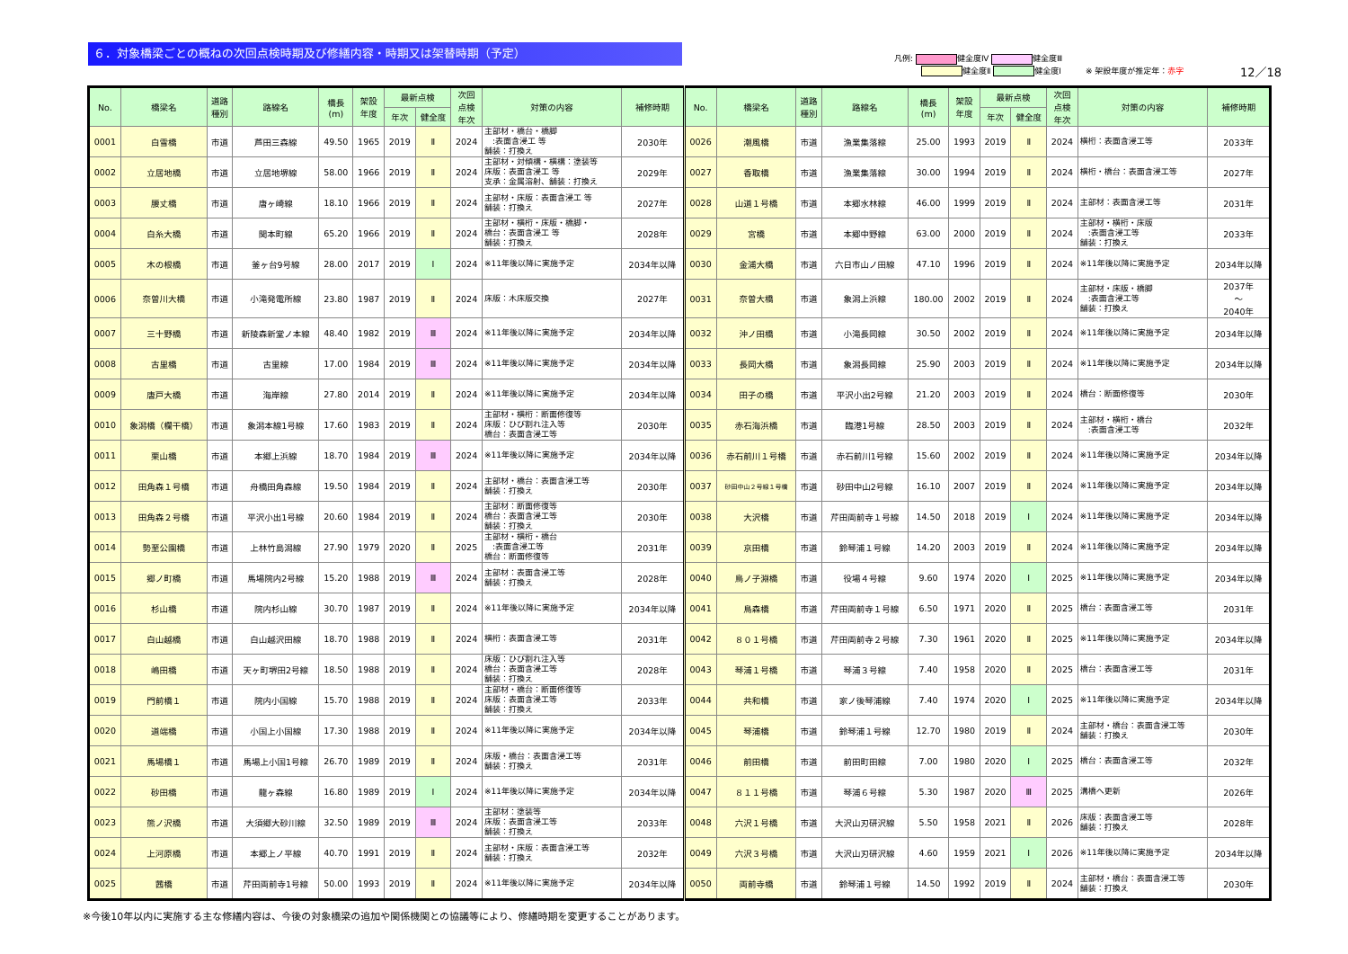６．対象橋梁ごとの概ねの次回点検時期及び修繕内容・時期又は架替時期（予定）
凡例: 健全度Ⅳ 健全度Ⅲ
健全度Ⅱ 健全度Ⅰ　　　※ 架設年度が推定年：赤字
12／18
| No. | 橋梁名 | 道路 種別 | 路線名 | 橋長 (m) | 架設 年度 | 最新点検 | | 次回 点検 年次 | 対策の内容 | 補修時期 | No. | 橋梁名 | 道路 種別 | 路線名 | 橋長 (m) | 架設 年度 | 最新点検 | | 次回 点検 年次 | 対策の内容 | 補修時期 |
| --- | --- | --- | --- | --- | --- | --- | --- | --- | --- | --- | --- | --- | --- | --- | --- | --- | --- | --- | --- | --- | --- |
| | | | | | | 年次 | 健全度 | | | | | | | | | | 年次 | 健全度 | | | |
| 0001 | 白雪橋 | 市道 | 芦田三森線 | 49.50 | 1965 | 2019 | Ⅱ | 2024 | 主部材・橋台・橋脚 :表面含浸工 等 舗装：打換え | 2030年 | 0026 | 潮風橋 | 市道 | 漁業集落線 | 25.00 | 1993 | 2019 | Ⅱ | 2024 | 横桁：表面含浸工等 | 2033年 |
| 0002 | 立居地橋 | 市道 | 立居地堺線 | 58.00 | 1966 | 2019 | Ⅱ | 2024 | 主部材・対傾構・横構：塗装等 床版：表面含浸工 等 支承：金属溶射、舗装：打換え | 2029年 | 0027 | 香取橋 | 市道 | 漁業集落線 | 30.00 | 1994 | 2019 | Ⅱ | 2024 | 横桁・橋台：表面含浸工等 | 2027年 |
| 0003 | 腰丈橋 | 市道 | 唐ヶ崎線 | 18.10 | 1966 | 2019 | Ⅱ | 2024 | 主部材・床版：表面含浸工 等 舗装：打換え | 2027年 | 0028 | 山道１号橋 | 市道 | 本郷水林線 | 46.00 | 1999 | 2019 | Ⅱ | 2024 | 主部材：表面含浸工等 | 2031年 |
| 0004 | 白糸大橋 | 市道 | 関本町線 | 65.20 | 1966 | 2019 | Ⅱ | 2024 | 主部材・横桁・床版・橋脚・ 橋台：表面含浸工 等 舗装：打換え | 2028年 | 0029 | 宮橋 | 市道 | 本郷中野線 | 63.00 | 2000 | 2019 | Ⅱ | 2024 | 主部材・横桁・床版 :表面含浸工等 舗装：打換え | 2033年 |
| 0005 | 木の根橋 | 市道 | 釜ヶ台9号線 | 28.00 | 2017 | 2019 | Ⅰ | 2024 | ※11年後以降に実施予定 | 2034年以降 | 0030 | 金浦大橋 | 市道 | 六日市山ノ田線 | 47.10 | 1996 | 2019 | Ⅱ | 2024 | ※11年後以降に実施予定 | 2034年以降 |
| 0006 | 奈曽川大橋 | 市道 | 小滝発電所線 | 23.80 | 1987 | 2019 | Ⅱ | 2024 | 床版：木床版交換 | 2027年 | 0031 | 奈曽大橋 | 市道 | 象潟上浜線 | 180.00 | 2002 | 2019 | Ⅱ | 2024 | 主部材・床版・橋脚 :表面含浸工等 舗装：打換え | 2037年 ～ 2040年 |
| 0007 | 三十野橋 | 市道 | 新陵森新堂ノ本線 | 48.40 | 1982 | 2019 | Ⅲ | 2024 | ※11年後以降に実施予定 | 2034年以降 | 0032 | 沖ノ田橋 | 市道 | 小滝長岡線 | 30.50 | 2002 | 2019 | Ⅱ | 2024 | ※11年後以降に実施予定 | 2034年以降 |
| 0008 | 古里橋 | 市道 | 古里線 | 17.00 | 1984 | 2019 | Ⅲ | 2024 | ※11年後以降に実施予定 | 2034年以降 | 0033 | 長岡大橋 | 市道 | 象潟長岡線 | 25.90 | 2003 | 2019 | Ⅱ | 2024 | ※11年後以降に実施予定 | 2034年以降 |
| 0009 | 唐戸大橋 | 市道 | 海岸線 | 27.80 | 2014 | 2019 | Ⅱ | 2024 | ※11年後以降に実施予定 | 2034年以降 | 0034 | 田子の橋 | 市道 | 平沢小出2号線 | 21.20 | 2003 | 2019 | Ⅱ | 2024 | 橋台：断面修復等 | 2030年 |
| 0010 | 象潟橋（欄干橋） | 市道 | 象潟本線1号線 | 17.60 | 1983 | 2019 | Ⅱ | 2024 | 主部材・横桁：断面修復等 床版：ひび割れ注入等 橋台：表面含浸工等 | 2030年 | 0035 | 赤石海浜橋 | 市道 | 臨港1号線 | 28.50 | 2003 | 2019 | Ⅱ | 2024 | 主部材・横桁・橋台 :表面含浸工等 | 2032年 |
| 0011 | 栗山橋 | 市道 | 本郷上浜線 | 18.70 | 1984 | 2019 | Ⅲ | 2024 | ※11年後以降に実施予定 | 2034年以降 | 0036 | 赤石前川１号橋 | 市道 | 赤石前川1号線 | 15.60 | 2002 | 2019 | Ⅱ | 2024 | ※11年後以降に実施予定 | 2034年以降 |
| 0012 | 田角森１号橋 | 市道 | 舟橋田角森線 | 19.50 | 1984 | 2019 | Ⅱ | 2024 | 主部材・橋台：表面含浸工等 舗装：打換え | 2030年 | 0037 | 砂田中山２号線１号橋 | 市道 | 砂田中山2号線 | 16.10 | 2007 | 2019 | Ⅱ | 2024 | ※11年後以降に実施予定 | 2034年以降 |
| 0013 | 田角森２号橋 | 市道 | 平沢小出1号線 | 20.60 | 1984 | 2019 | Ⅱ | 2024 | 主部材：断面修復等 橋台：表面含浸工等 舗装：打換え | 2030年 | 0038 | 大沢橋 | 市道 | 芹田両前寺１号線 | 14.50 | 2018 | 2019 | Ⅰ | 2024 | ※11年後以降に実施予定 | 2034年以降 |
| 0014 | 勢至公園橋 | 市道 | 上林竹島潟線 | 27.90 | 1979 | 2020 | Ⅱ | 2025 | 主部材・横桁・橋台 :表面含浸工等 橋台：断面修復等 | 2031年 | 0039 | 京田橋 | 市道 | 鈴琴浦１号線 | 14.20 | 2003 | 2019 | Ⅱ | 2024 | ※11年後以降に実施予定 | 2034年以降 |
| 0015 | 郷ノ町橋 | 市道 | 馬場院内2号線 | 15.20 | 1988 | 2019 | Ⅲ | 2024 | 主部材：表面含浸工等 舗装：打換え | 2028年 | 0040 | 鳥ノ子淵橋 | 市道 | 役場４号線 | 9.60 | 1974 | 2020 | Ⅰ | 2025 | ※11年後以降に実施予定 | 2034年以降 |
| 0016 | 杉山橋 | 市道 | 院内杉山線 | 30.70 | 1987 | 2019 | Ⅱ | 2024 | ※11年後以降に実施予定 | 2034年以降 | 0041 | 鳥森橋 | 市道 | 芹田両前寺１号線 | 6.50 | 1971 | 2020 | Ⅱ | 2025 | 橋台：表面含浸工等 | 2031年 |
| 0017 | 白山越橋 | 市道 | 白山越沢田線 | 18.70 | 1988 | 2019 | Ⅱ | 2024 | 横桁：表面含浸工等 | 2031年 | 0042 | ８０１号橋 | 市道 | 芹田両前寺２号線 | 7.30 | 1961 | 2020 | Ⅱ | 2025 | ※11年後以降に実施予定 | 2034年以降 |
| 0018 | 嶋田橋 | 市道 | 天ヶ町堺田2号線 | 18.50 | 1988 | 2019 | Ⅱ | 2024 | 床版：ひび割れ注入等 橋台：表面含浸工等 舗装：打換え | 2028年 | 0043 | 琴浦１号橋 | 市道 | 琴浦３号線 | 7.40 | 1958 | 2020 | Ⅱ | 2025 | 橋台：表面含浸工等 | 2031年 |
| 0019 | 門前橋１ | 市道 | 院内小国線 | 15.70 | 1988 | 2019 | Ⅱ | 2024 | 主部材・橋台：断面修復等 床版：表面含浸工等 舗装：打換え | 2033年 | 0044 | 共和橋 | 市道 | 家ノ後琴浦線 | 7.40 | 1974 | 2020 | Ⅰ | 2025 | ※11年後以降に実施予定 | 2034年以降 |
| 0020 | 道端橋 | 市道 | 小国上小国線 | 17.30 | 1988 | 2019 | Ⅱ | 2024 | ※11年後以降に実施予定 | 2034年以降 | 0045 | 琴浦橋 | 市道 | 鈴琴浦１号線 | 12.70 | 1980 | 2019 | Ⅱ | 2024 | 主部材・橋台：表面含浸工等 舗装：打換え | 2030年 |
| 0021 | 馬場橋１ | 市道 | 馬場上小国1号線 | 26.70 | 1989 | 2019 | Ⅱ | 2024 | 床版・橋台：表面含浸工等 舗装：打換え | 2031年 | 0046 | 前田橋 | 市道 | 前田町田線 | 7.00 | 1980 | 2020 | Ⅰ | 2025 | 橋台：表面含浸工等 | 2032年 |
| 0022 | 砂田橋 | 市道 | 龍ヶ森線 | 16.80 | 1989 | 2019 | Ⅰ | 2024 | ※11年後以降に実施予定 | 2034年以降 | 0047 | ８１１号橋 | 市道 | 琴浦６号線 | 5.30 | 1987 | 2020 | Ⅲ | 2025 | 溝橋へ更新 | 2026年 |
| 0023 | 熊ノ沢橋 | 市道 | 大須郷大砂川線 | 32.50 | 1989 | 2019 | Ⅲ | 2024 | 主部材：塗装等 床版：表面含浸工等 舗装：打換え | 2033年 | 0048 | 六沢１号橋 | 市道 | 大沢山刃研沢線 | 5.50 | 1958 | 2021 | Ⅱ | 2026 | 床版：表面含浸工等 舗装：打換え | 2028年 |
| 0024 | 上河原橋 | 市道 | 本郷上ノ平線 | 40.70 | 1991 | 2019 | Ⅱ | 2024 | 主部材・床版：表面含浸工等 舗装：打換え | 2032年 | 0049 | 六沢３号橋 | 市道 | 大沢山刃研沢線 | 4.60 | 1959 | 2021 | Ⅰ | 2026 | ※11年後以降に実施予定 | 2034年以降 |
| 0025 | 茜橋 | 市道 | 芹田両前寺1号線 | 50.00 | 1993 | 2019 | Ⅱ | 2024 | ※11年後以降に実施予定 | 2034年以降 | 0050 | 両前寺橋 | 市道 | 鈴琴浦１号線 | 14.50 | 1992 | 2019 | Ⅱ | 2024 | 主部材・橋台：表面含浸工等 舗装：打換え | 2030年 |
※今後10年以内に実施する主な修繕内容は、今後の対象橋梁の追加や関係機関との協議等により、修繕時期を変更することがあります。